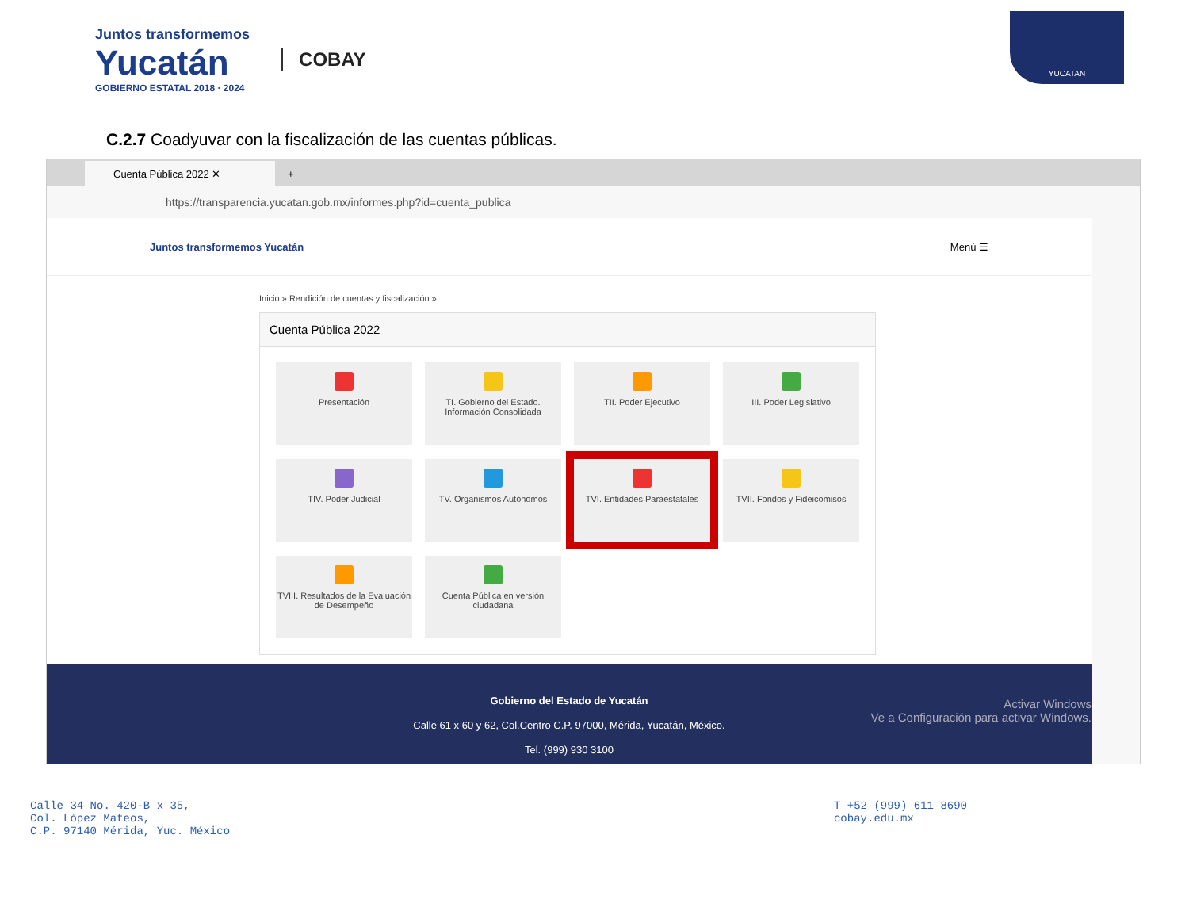Juntos transformemos
Yucatán
GOBIERNO ESTATAL 2018 · 2024
COBAY
YUCATAN
C.2.7 Coadyuvar con la fiscalización de las cuentas públicas.
Cuenta Pública 2022 ✕
+
https://transparencia.yucatan.gob.mx/informes.php?id=cuenta_publica
Juntos transformemos Yucatán Menú ☰
Inicio » Rendición de cuentas y fiscalización »
Cuenta Pública 2022
Presentación
TI. Gobierno del Estado. Información Consolidada
TII. Poder Ejecutivo
III. Poder Legislativo
TIV. Poder Judicial
TV. Organismos Autónomos
TVI. Entidades Paraestatales
TVII. Fondos y Fideicomisos
TVIII. Resultados de la Evaluación de Desempeño
Cuenta Pública en versión ciudadana
Gobierno del Estado de Yucatán
Calle 61 x 60 y 62, Col.Centro C.P. 97000, Mérida, Yucatán, México.
Tel. (999) 930 3100
Activar Windows
Ve a Configuración para activar Windows.
Calle 34 No. 420-B x 35,
Col. López Mateos,
C.P. 97140 Mérida, Yuc. México
T +52 (999) 611 8690
cobay.edu.mx